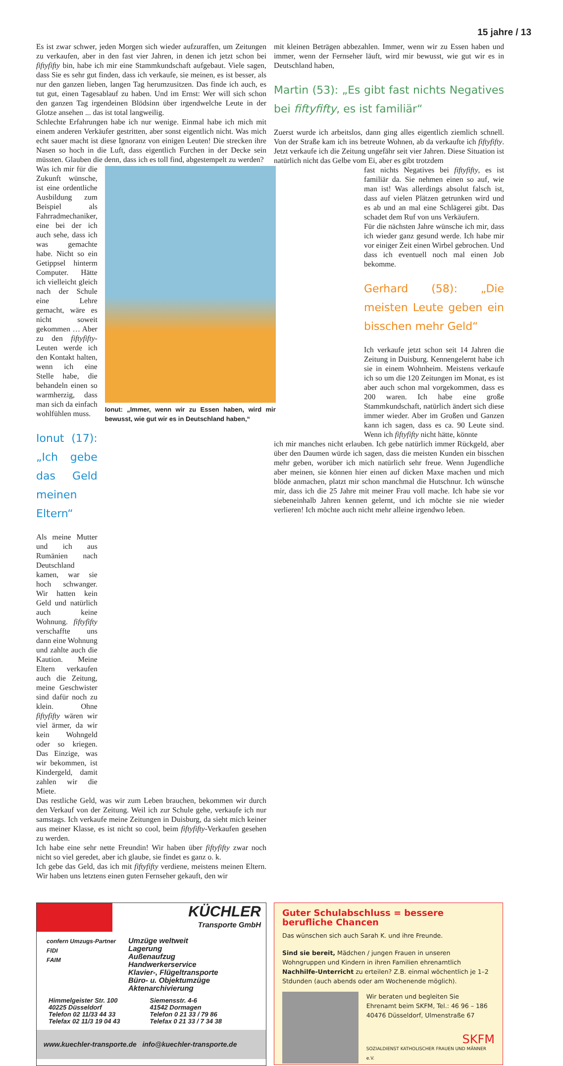15 jahre / 13
Es ist zwar schwer, jeden Morgen sich wieder aufzuraffen, um Zeitungen zu verkaufen, aber in den fast vier Jahren, in denen ich jetzt schon bei fiftyfifty bin, habe ich mir eine Stammkundschaft aufgebaut. Viele sagen, dass Sie es sehr gut finden, dass ich verkaufe, sie meinen, es ist besser, als nur den ganzen lieben, langen Tag herumzusitzen. Das finde ich auch, es tut gut, einen Tagesablauf zu haben. Und im Ernst: Wer will sich schon den ganzen Tag irgendeinen Blödsinn über irgendwelche Leute in der Glotze ansehen ... das ist total langweilig.
Schlechte Erfahrungen habe ich nur wenige. Einmal habe ich mich mit einem anderen Verkäufer gestritten, aber sonst eigentlich nicht. Was mich echt sauer macht ist diese Ignoranz von einigen Leuten! Die strecken ihre Nasen so hoch in die Luft, dass eigentlich Furchen in der Decke sein müssten. Glauben die denn, dass ich es toll find, abgestempelt zu werden?
Was ich mir für die Zukunft wünsche, ist eine ordentliche Ausbildung zum Beispiel als Fahrradmechaniker, eine bei der ich auch sehe, dass ich was gemachte habe. Nicht so ein Getippsel hinterm Computer. Hätte ich vielleicht gleich nach der Schule eine Lehre gemacht, wäre es nicht soweit gekommen … Aber zu den fiftyfifty-Leuten werde ich den Kontakt halten, wenn ich eine Stelle habe, die behandeln einen so warmherzig, dass man sich da einfach wohlfühlen muss.
Ionut (17): „Ich gebe das Geld meinen Eltern“
Als meine Mutter und ich aus Rumänien nach Deutschland kamen, war sie hoch schwanger. Wir hatten kein Geld und natürlich auch keine Wohnung. fiftyfifty verschaffte uns dann eine Wohnung und zahlte auch die Kaution. Meine Eltern verkaufen auch die Zeitung, meine Geschwister sind dafür noch zu klein. Ohne fiftyfifty wären wir viel ärmer, da wir kein Wohngeld oder so kriegen. Das Einzige, was wir bekommen, ist Kindergeld, damit zahlen wir die Miete.
Ionut: „Immer, wenn wir zu Essen haben, wird mir bewusst, wie gut wir es in Deutschland haben,“
Das restliche Geld, was wir zum Leben brauchen, bekommen wir durch den Verkauf von der Zeitung. Weil ich zur Schule gehe, verkaufe ich nur samstags. Ich verkaufe meine Zeitungen in Duisburg, da sieht mich keiner aus meiner Klasse, es ist nicht so cool, beim fiftyfifty-Verkaufen gesehen zu werden.
Ich habe eine sehr nette Freundin! Wir haben über fiftyfifty zwar noch nicht so viel geredet, aber ich glaube, sie findet es ganz o. k.
Ich gebe das Geld, das ich mit fiftyfifty verdiene, meistens meinen Eltern. Wir haben uns letztens einen guten Fernseher gekauft, den wir
mit kleinen Beträgen abbezahlen. Immer, wenn wir zu Essen haben und immer, wenn der Fernseher läuft, wird mir bewusst, wie gut wir es in Deutschland haben,
Martin (53): „Es gibt fast nichts Negatives bei fiftyfifty, es ist familiär“
Zuerst wurde ich arbeitslos, dann ging alles eigentlich ziemlich schnell. Von der Straße kam ich ins betreute Wohnen, ab da verkaufte ich fiftyfifty. Jetzt verkaufe ich die Zeitung ungefähr seit vier Jahren. Diese Situation ist natürlich nicht das Gelbe vom Ei, aber es gibt trotzdem
fast nichts Negatives bei fiftyfifty, es ist familiär da. Sie nehmen einen so auf, wie man ist! Was allerdings absolut falsch ist, dass auf vielen Plätzen getrunken wird und es ab und an mal eine Schlägerei gibt. Das schadet dem Ruf von uns Verkäufern.
Für die nächsten Jahre wünsche ich mir, dass ich wieder ganz gesund werde. Ich habe mir vor einiger Zeit einen Wirbel gebrochen. Und dass ich eventuell noch mal einen Job bekomme.
Gerhard (58): „Die meisten Leute geben ein bisschen mehr Geld“
Ich verkaufe jetzt schon seit 14 Jahren die Zeitung in Duisburg. Kennengelernt habe ich sie in einem Wohnheim. Meistens verkaufe ich so um die 120 Zeitungen im Monat, es ist aber auch schon mal vorgekommen, dass es 200 waren. Ich habe eine große Stammkundschaft, natürlich ändert sich diese immer wieder. Aber im Großen und Ganzen kann ich sagen, dass es ca. 90 Leute sind. Wenn ich fiftyfifty nicht hätte, könnte
ich mir manches nicht erlauben. Ich gebe natürlich immer Rückgeld, aber über den Daumen würde ich sagen, dass die meisten Kunden ein bisschen mehr geben, worüber ich mich natürlich sehr freue. Wenn Jugendliche aber meinen, sie können hier einen auf dicken Maxe machen und mich blöde anmachen, platzt mir schon manchmal die Hutschnur. Ich wünsche mir, dass ich die 25 Jahre mit meiner Frau voll mache. Ich habe sie vor siebeneinhalb Jahren kennen gelernt, und ich möchte sie nie wieder verlieren! Ich möchte auch nicht mehr alleine irgendwo leben.
KÜCHLER
Transporte GmbH
confern Umzugs-Partner
FIDI
FAIM
Umzüge weltweit
Lagerung
Außenaufzug
Handwerkerservice
Klavier-, Flügeltransporte
Büro- u. Objektumzüge
Aktenarchivierung
Himmelgeister Str. 100
40225 Düsseldorf
Telefon 02 11/33 44 33
Telefax 02 11/3 19 04 43
Siemensstr. 4-6
41542 Dormagen
Telefon 0 21 33 / 79 86
Telefax 0 21 33 / 7 34 38
www.kuechler-transporte.de info@kuechler-transporte.de
Guter Schulabschluss = bessere berufliche Chancen
Das wünschen sich auch Sarah K. und ihre Freunde.
Sind sie bereit, Mädchen / jungen Frauen in unseren Wohngruppen und Kindern in ihren Familien ehrenamtlich Nachhilfe-Unterricht zu erteilen? Z.B. einmal wöchentlich je 1–2 Stdunden (auch abends oder am Wochenende möglich).
Wir beraten und begleiten Sie
Ehrenamt beim SKFM, Tel.: 46 96 – 186
40476 Düsseldorf, Ulmenstraße 67
SKFM
SOZIALDIENST KATHOLISCHER FRAUEN UND MÄNNER e.V.